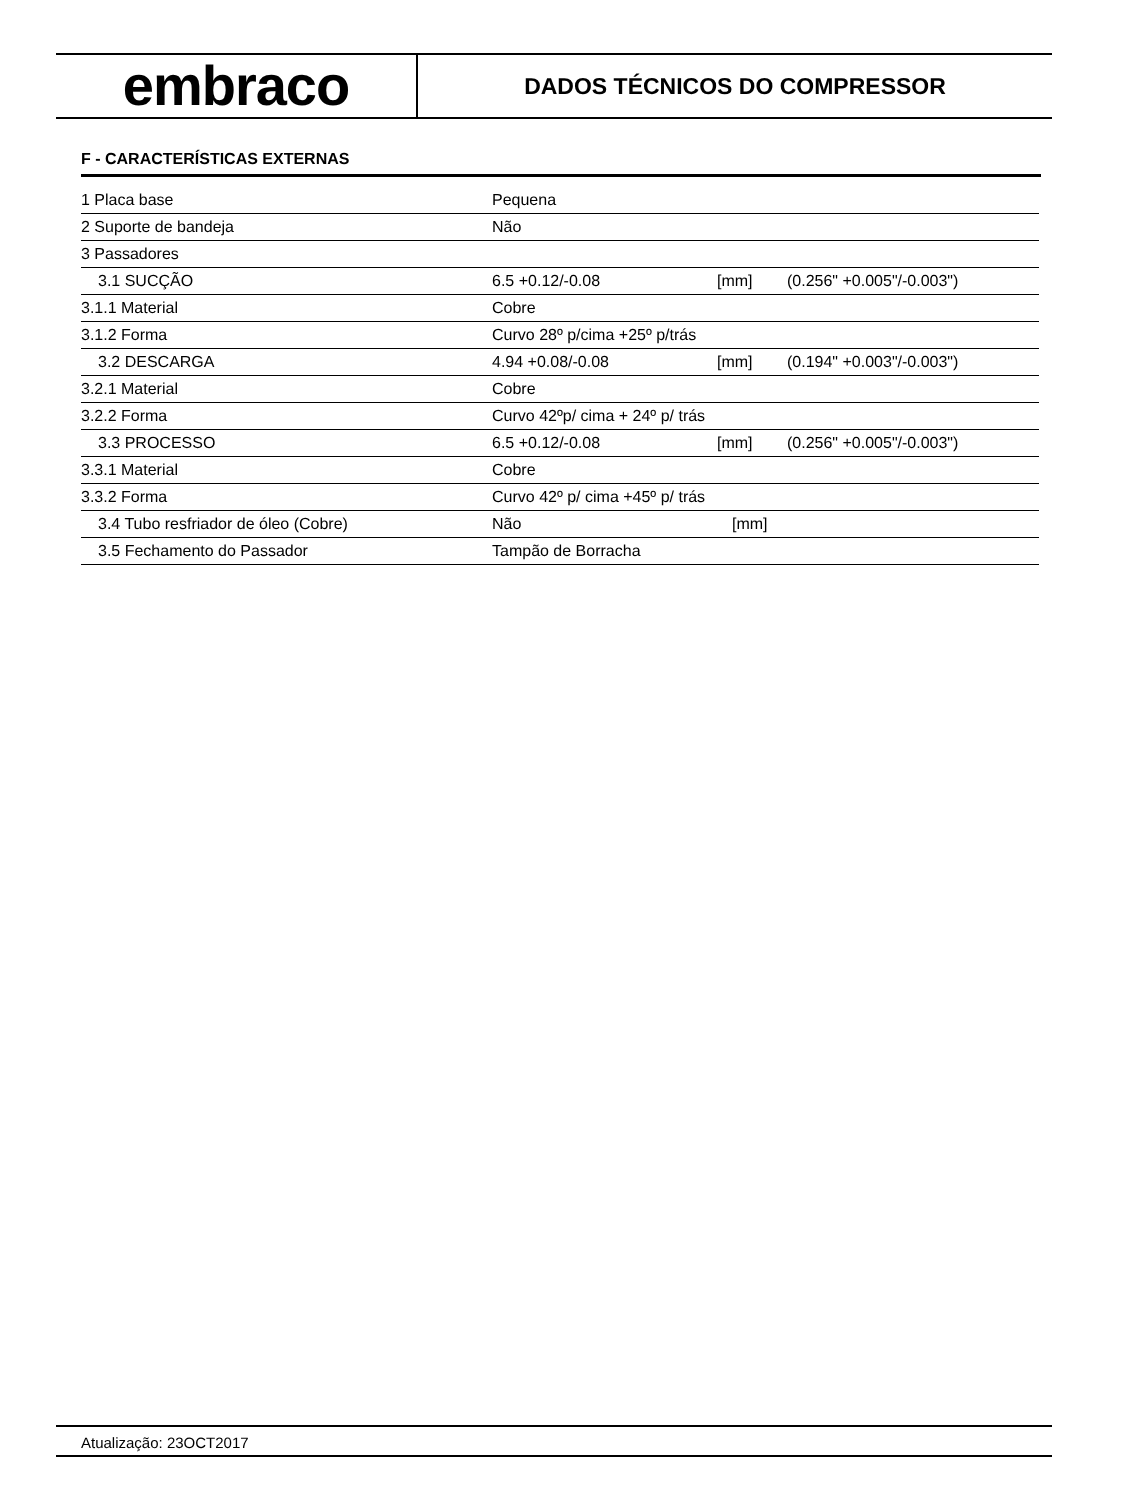embraco
DADOS TÉCNICOS DO COMPRESSOR
F - CARACTERÍSTICAS EXTERNAS
| 1 Placa base | Pequena | | |
| 2 Suporte de bandeja | Não | | |
| 3 Passadores | | | |
| 3.1 SUCÇÃO | 6.5 +0.12/-0.08 | [mm] | (0.256" +0.005"/-0.003") |
| 3.1.1 Material | Cobre | | |
| 3.1.2 Forma | Curvo 28º p/cima +25º p/trás | | |
| 3.2 DESCARGA | 4.94 +0.08/-0.08 | [mm] | (0.194" +0.003"/-0.003") |
| 3.2.1 Material | Cobre | | |
| 3.2.2 Forma | Curvo 42ºp/ cima + 24º p/ trás | | |
| 3.3 PROCESSO | 6.5 +0.12/-0.08 | [mm] | (0.256" +0.005"/-0.003") |
| 3.3.1 Material | Cobre | | |
| 3.3.2 Forma | Curvo 42º p/ cima +45º p/ trás | | |
| 3.4 Tubo resfriador de óleo (Cobre) | Não | [mm] | |
| 3.5 Fechamento do Passador | Tampão de Borracha | | |
Atualização: 23OCT2017